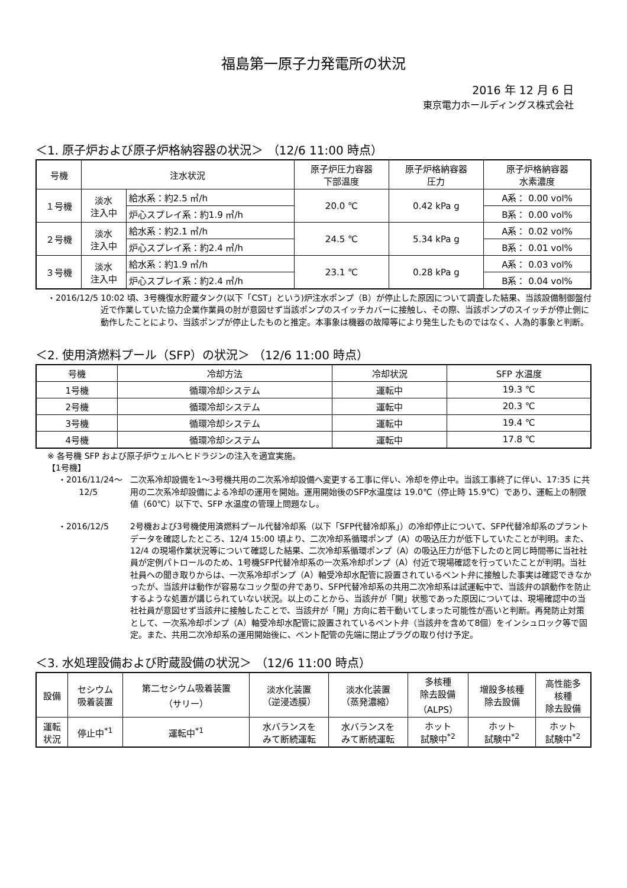福島第一原子力発電所の状況
2016 年 12 月 6 日
東京電力ホールディングス株式会社
＜1. 原子炉および原子炉格納容器の状況＞ （12/6 11:00 時点）
| 号機 | 注水状況 | | 原子炉圧力容器 下部温度 | 原子炉格納容器 圧力 | 原子炉格納容器 水素濃度 |
| --- | --- | --- | --- | --- | --- |
| １号機 | 淡水 注入中 | 給水系：約2.5 ㎥/h | 20.0 ℃ | 0.42 kPa g | A系： 0.00 vol% |
| | | 炉心スプレイ系：約1.9 ㎥/h | | | B系： 0.00 vol% |
| ２号機 | 淡水 注入中 | 給水系：約2.1 ㎥/h | 24.5 ℃ | 5.34 kPa g | A系： 0.02 vol% |
| | | 炉心スプレイ系：約2.4 ㎥/h | | | B系： 0.01 vol% |
| ３号機 | 淡水 注入中 | 給水系：約1.9 ㎥/h | 23.1 ℃ | 0.28 kPa g | A系： 0.03 vol% |
| | | 炉心スプレイ系：約2.4 ㎥/h | | | B系： 0.04 vol% |
・2016/12/5 10:02 頃、3号機復水貯蔵タンク(以下「CST」という)炉注水ポンプ（B）が停止した原因について調査した結果、当該設備制御盤付近で作業していた協力企業作業員の肘が意図せず当該ポンプのスイッチカバーに接触し、その際、当該ポンプのスイッチが停止側に動作したことにより、当該ポンプが停止したものと推定。本事象は機器の故障等により発生したものではなく、人為的事象と判断。
＜2. 使用済燃料プール（SFP）の状況＞ （12/6 11:00 時点）
| 号機 | 冷却方法 | 冷却状況 | SFP 水温度 |
| --- | --- | --- | --- |
| 1号機 | 循環冷却システム | 運転中 | 19.3 ℃ |
| 2号機 | 循環冷却システム | 運転中 | 20.3 ℃ |
| 3号機 | 循環冷却システム | 運転中 | 19.4 ℃ |
| 4号機 | 循環冷却システム | 運転中 | 17.8 ℃ |
※ 各号機 SFP および原子炉ウェルへヒドラジンの注入を適宜実施。
【1号機】
・2016/11/24～
12/5
二次系冷却設備を1～3号機共用の二次系冷却設備へ変更する工事に伴い、冷却を停止中。当該工事終了に伴い、17:35 に共用の二次系冷却設備による冷却の運用を開始。運用開始後のSFP水温度は 19.0℃（停止時 15.9℃）であり、運転上の制限値（60℃）以下で、SFP 水温度の管理上問題なし。
・2016/12/5 2号機および3号機使用済燃料プール代替冷却系（以下「SFP代替冷却系」）の冷却停止について、SFP代替冷却系のプラントデータを確認したところ、12/4 15:00 頃より、二次冷却系循環ポンプ（A）の吸込圧力が低下していたことが判明。また、12/4 の現場作業状況等について確認した結果、二次冷却系循環ポンプ（A）の吸込圧力が低下したのと同じ時間帯に当社社員が定例パトロールのため、1号機SFP代替冷却系の一次系冷却ポンプ（A）付近で現場確認を行っていたことが判明。当社社員への聞き取りからは、一次系冷却ポンプ（A）軸受冷却水配管に設置されているベント弁に接触した事実は確認できなかったが、当該弁は動作が容易なコック型の弁であり、SFP代替冷却系の共用二次冷却系は試運転中で、当該弁の誤動作を防止するような処置が講じられていない状況。以上のことから、当該弁が「開」状態であった原因については、現場確認中の当社社員が意図せず当該弁に接触したことで、当該弁が「開」方向に若干動いてしまった可能性が高いと判断。再発防止対策として、一次系冷却ポンプ（A）軸受冷却水配管に設置されているベント弁（当該弁を含めて8個）をインシュロック等で固定。また、共用二次冷却系の運用開始後に、ベント配管の先端に閉止プラグの取り付け予定。
＜3. 水処理設備および貯蔵設備の状況＞ （12/6 11:00 時点）
| 設備 | セシウム 吸着装置 | 第二セシウム吸着装置 （サリー） | 淡水化装置 （逆浸透膜） | 淡水化装置 （蒸発濃縮） | 多核種 除去設備 （ALPS） | 増設多核種 除去設備 | 高性能多 核種 除去設備 |
| --- | --- | --- | --- | --- | --- | --- | --- |
| 運転 状況 | 停止中<sup>*1</sup> | 運転中<sup>*1</sup> | 水バランスを みて断続運転 | 水バランスを みて断続運転 | ホット 試験中<sup>*2</sup> | ホット 試験中<sup>*2</sup> | ホット 試験中<sup>*2</sup> |